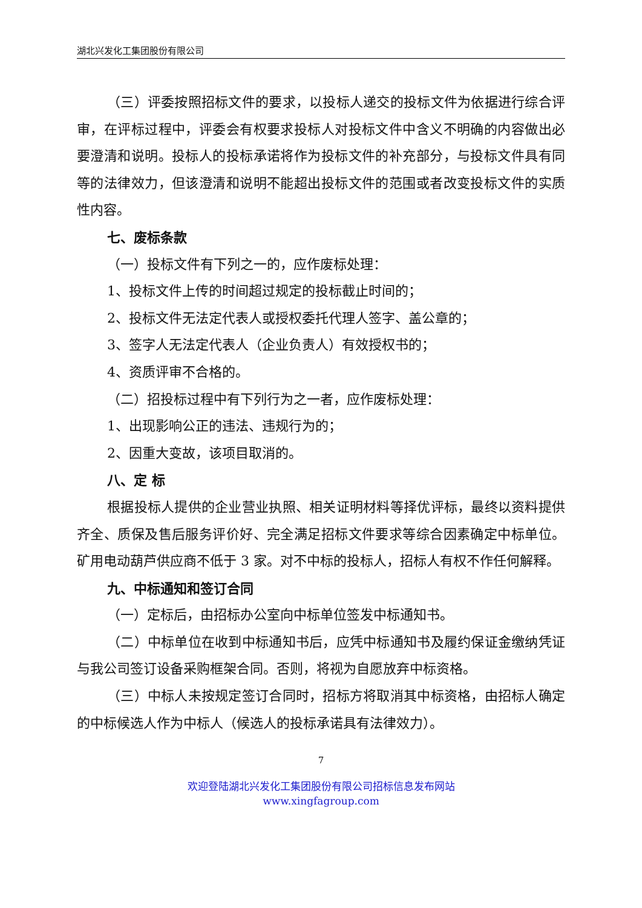湖北兴发化工集团股份有限公司
（三）评委按照招标文件的要求，以投标人递交的投标文件为依据进行综合评审，在评标过程中，评委会有权要求投标人对投标文件中含义不明确的内容做出必要澄清和说明。投标人的投标承诺将作为投标文件的补充部分，与投标文件具有同等的法律效力，但该澄清和说明不能超出投标文件的范围或者改变投标文件的实质性内容。
七、废标条款
（一）投标文件有下列之一的，应作废标处理：
1、投标文件上传的时间超过规定的投标截止时间的；
2、投标文件无法定代表人或授权委托代理人签字、盖公章的；
3、签字人无法定代表人（企业负责人）有效授权书的；
4、资质评审不合格的。
（二）招投标过程中有下列行为之一者，应作废标处理：
1、出现影响公正的违法、违规行为的；
2、因重大变故，该项目取消的。
八、定 标
根据投标人提供的企业营业执照、相关证明材料等择优评标，最终以资料提供齐全、质保及售后服务评价好、完全满足招标文件要求等综合因素确定中标单位。矿用电动葫芦供应商不低于 3 家。对不中标的投标人，招标人有权不作任何解释。
九、中标通知和签订合同
（一）定标后，由招标办公室向中标单位签发中标通知书。
（二）中标单位在收到中标通知书后，应凭中标通知书及履约保证金缴纳凭证与我公司签订设备采购框架合同。否则，将视为自愿放弃中标资格。
（三）中标人未按规定签订合同时，招标方将取消其中标资格，由招标人确定的中标候选人作为中标人（候选人的投标承诺具有法律效力）。
7
欢迎登陆湖北兴发化工集团股份有限公司招标信息发布网站
www.xingfagroup.com